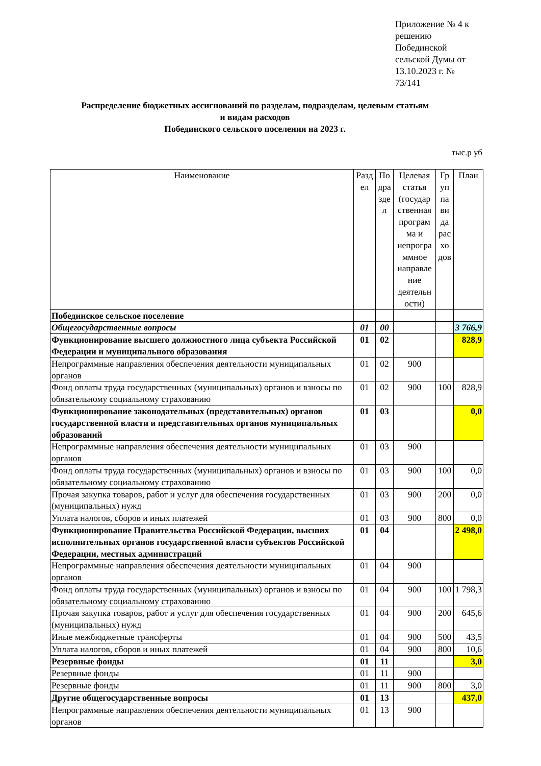Приложение № 4 к решению Побединской сельской Думы от 13.10.2023 г. № 73/141
Распределение бюджетных ассигнований по разделам, подразделам, целевым статьям
и видам расходов
Побединского сельского поселения на 2023 г.
тыс.р уб
| Наименование | Разд ел | По дра зде л | Целевая статья (государ ственная програм ма и непрогра ммное направле ние деятельн ости) | Гр уп па ви да рас хо дов | План |
| --- | --- | --- | --- | --- | --- |
| Побединское сельское поселение | | | | | |
| Общегосударственные вопросы | 01 | 00 | | | 3 766,9 |
| Функционирование высшего должностного лица субъекта Российской Федерации и муниципального образования | 01 | 02 | | | 828,9 |
| Непрограммные направления обеспечения деятельности муниципальных органов | 01 | 02 | 900 | | |
| Фонд оплаты труда государственных (муниципальных) органов и взносы по обязательному социальному страхованию | 01 | 02 | 900 | 100 | 828,9 |
| Функционирование законодательных (представительных) органов государственной власти и представительных органов муниципальных образований | 01 | 03 | | | 0,0 |
| Непрограммные направления обеспечения деятельности муниципальных органов | 01 | 03 | 900 | | |
| Фонд оплаты труда государственных (муниципальных) органов и взносы по обязательному социальному страхованию | 01 | 03 | 900 | 100 | 0,0 |
| Прочая закупка товаров, работ и услуг для обеспечения государственных (муниципальных) нужд | 01 | 03 | 900 | 200 | 0,0 |
| Уплата налогов, сборов и иных платежей | 01 | 03 | 900 | 800 | 0,0 |
| Функционирование Правительства Российской Федерации, высших исполнительных органов государственной власти субъектов Российской Федерации, местных администраций | 01 | 04 | | | 2 498,0 |
| Непрограммные направления обеспечения деятельности муниципальных органов | 01 | 04 | 900 | | |
| Фонд оплаты труда государственных (муниципальных) органов и взносы по обязательному социальному страхованию | 01 | 04 | 900 | 100 | 1 798,3 |
| Прочая закупка товаров, работ и услуг для обеспечения государственных (муниципальных) нужд | 01 | 04 | 900 | 200 | 645,6 |
| Иные межбюджетные трансферты | 01 | 04 | 900 | 500 | 43,5 |
| Уплата налогов, сборов и иных платежей | 01 | 04 | 900 | 800 | 10,6 |
| Резервные фонды | 01 | 11 | | | 3,0 |
| Резервные фонды | 01 | 11 | 900 | | |
| Резервные фонды | 01 | 11 | 900 | 800 | 3,0 |
| Другие общегосударственные вопросы | 01 | 13 | | | 437,0 |
| Непрограммные направления обеспечения деятельности муниципальных органов | 01 | 13 | 900 | | |